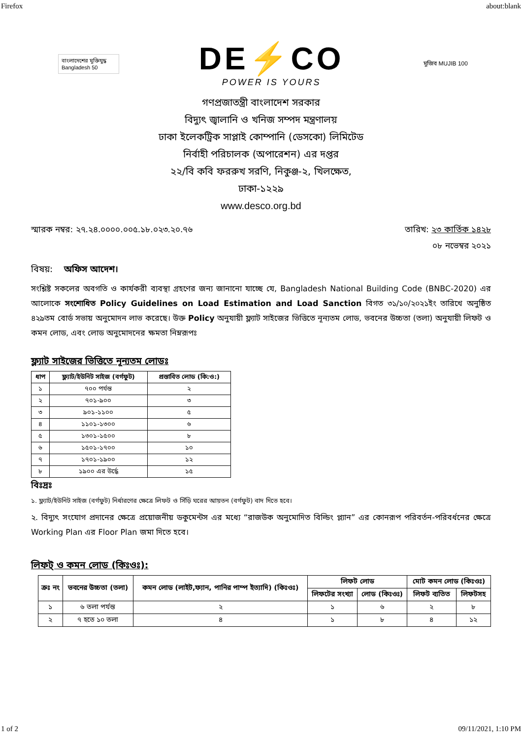Firefox about:blank
বাংলাদেশের মুক্তিযুদ্ধ Bangladesh 50
DE⚡CO
POWER IS YOURS
মুজিব MUJIB 100
গণপ্রজাতন্ত্রী বাংলাদেশ সরকার
বিদ্যুৎ জ্বালানি ও খনিজ সম্পদ মন্ত্রণালয়
ঢাকা ইলেকট্রিক সাপ্লাই কোম্পানি (ডেসকো) লিমিটেড
নির্বাহী পরিচালক (অপারেশন) এর দপ্তর
২২/বি কবি ফররুখ সরণি, নিকুঞ্জ-২, খিলক্ষেত,
ঢাকা-১২২৯
www.desco.org.bd
স্মারক নম্বর: ২৭.২৪.০০০০.০০৫.১৮.০২৩.২০.৭৬ তারিখ: ২৩ কার্তিক ১৪২৮
০৮ নভেম্বর ২০২১
বিষয়: অফিস আদেশ।
সংশ্লিষ্ট সকলের অবগতি ও কার্যকরী ব্যবস্থা গ্রহণের জন্য জানানো যাচ্ছে যে, Bangladesh National Building Code (BNBC-2020) এর আলোকে সংশোধিত Policy Guidelines on Load Estimation and Load Sanction বিগত ৩১/১০/২০২১ইং তারিখে অনুষ্ঠিত ৪২৯তম বোর্ড সভায় অনুমোদন লাভ করেছে। উক্ত Policy অনুযায়ী ফ্ল্যাট সাইজের ভিত্তিতে নূন্যতম লোড, ভবনের উচ্চতা (তলা) অনুযায়ী লিফট ও কমন লোড, এবং লোড অনুমোদনের ক্ষমতা নিম্নরূপঃ
ফ্ল্যাট সাইজের ভিত্তিতে নূন্যতম লোডঃ
| ধাপ | ফ্ল্যাট/ইউনিট সাইজ (বর্গফুট) | প্রস্তাবিত লোড (কি:ও:) |
| --- | --- | --- |
| ১ | ৭০০ পর্যন্ত | ২ |
| ২ | ৭০১-৯০০ | ৩ |
| ৩ | ৯০১-১১০০ | ৫ |
| ৪ | ১১০১-১৩০০ | ৬ |
| ৫ | ১৩০১-১৫০০ | ৮ |
| ৬ | ১৫০১-১৭০০ | ১০ |
| ৭ | ১৭০১-১৯০০ | ১২ |
| ৮ | ১৯০০ এর উর্দ্ধে | ১৫ |
বিঃদ্রঃ
১. ফ্ল্যাট/ইউনিট সাইজ (বর্গফুট) নির্ধারণের ক্ষেত্রে লিফট ও সিঁড়ি ঘরের আয়তন (বর্গফুট) বাদ দিতে হবে।
২. বিদ্যুৎ সংযোগ প্রদানের ক্ষেত্রে প্রয়োজনীয় ডকুমেন্টস এর মধ্যে “রাজউক অনুমোদিত বিল্ডিং প্ল্যান” এর কোনরূপ পরিবর্তন-পরিবর্ধনের ক্ষেত্রে Working Plan এর Floor Plan জমা দিতে হবে।
লিফট্ ও কমন লোড (কিঃওঃ):
| ক্রঃ নং | ভবনের উচ্চতা (তলা) | কমন লোড (লাইট,ফ্যান, পানির পাম্প ইত্যাদি) (কিঃওঃ) | লিফট লোড | | মোট কমন লোড (কিঃওঃ) | |
| --- | --- | --- | --- | --- | --- | --- |
| | | | লিফটের সংখ্যা | লোড (কিঃওঃ) | লিফট ব্যতিত | লিফটসহ |
| ১ | ৬ তলা পর্যন্ত | ২ | ১ | ৬ | ২ | ৮ |
| ২ | ৭ হতে ১০ তলা | ৪ | ১ | ৮ | ৪ | ১২ |
1 of 2 09/11/2021, 1:10 PM